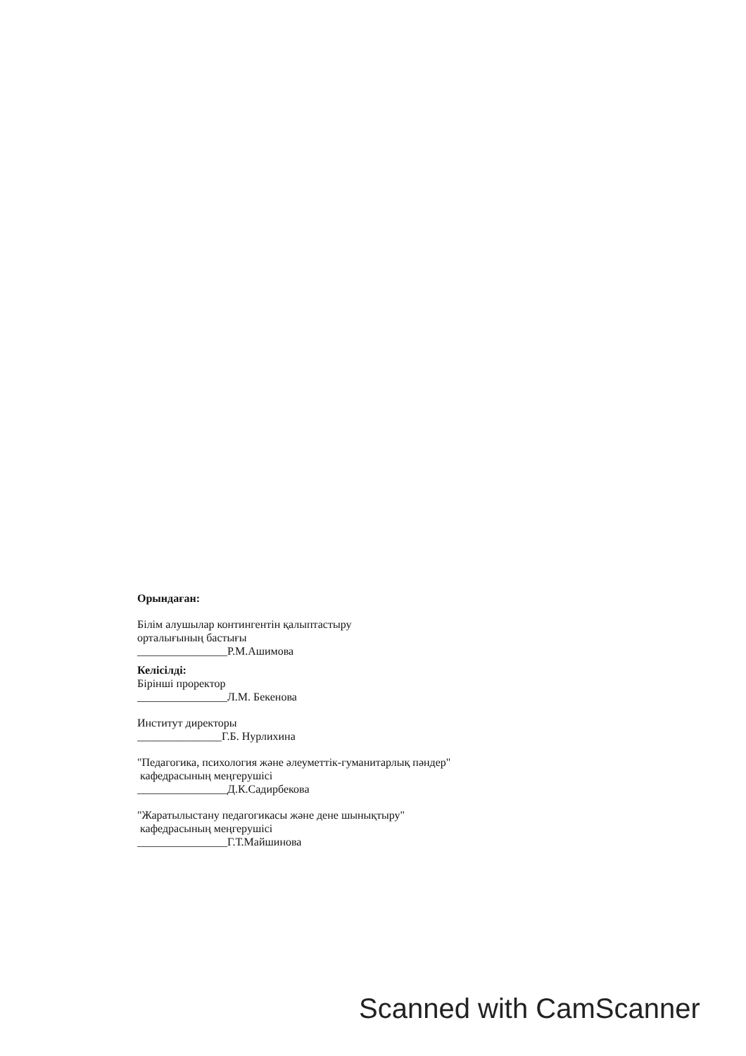Орындаған:
Білім алушылар контингентін қалыптастыру
орталығының бастығы
________________Р.М.Ашимова
Келісілді:
Бірінші проректор
________________Л.М. Бекенова
Институт директоры
_______________Г.Б. Нурлихина
"Педагогика, психология және әлеуметтік-гуманитарлық пәндер"
кафедрасының меңгерушісі
________________Д.К.Садирбекова
"Жаратылыстану педагогикасы және дене шынықтыру"
кафедрасының меңгерушісі
________________Г.Т.Майшинова
Scanned with CamScanner